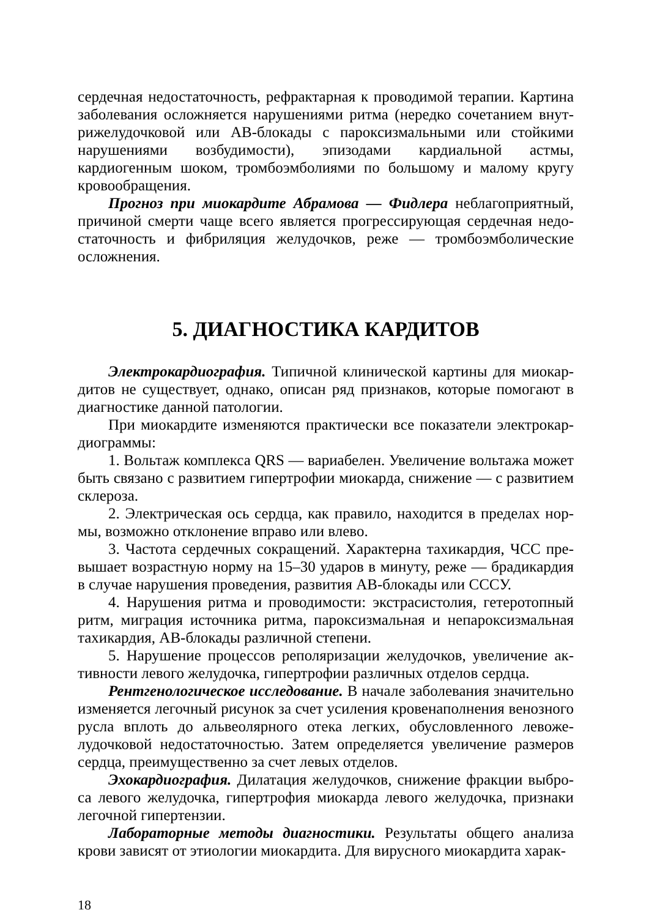сердечная недостаточность, рефрактарная к проводимой терапии. Картина заболевания осложняется нарушениями ритма (нередко сочетанием внут­рижелудочковой или АВ-блокады с пароксизмальными или стойкими нарушениями возбудимости), эпизодами кардиальной астмы, кардиогенным шоком, тромбоэмболиями по большому и малому кругу кровообращения.
Прогноз при миокардите Абрамова — Фидлера неблагоприятный, причиной смерти чаще всего является прогрессирующая сердечная недо­статочность и фибриляция желудочков, реже — тромбоэмболические осложнения.
5. ДИАГНОСТИКА КАРДИТОВ
Электрокардиография. Типичной клинической картины для миокар­дитов не существует, однако, описан ряд признаков, которые помогают в диагностике данной патологии.
При миокардите изменяются практически все показатели электрокар­диограммы:
1. Вольтаж комплекса QRS — вариабелен. Увеличение вольтажа мо­жет быть связано с развитием гипертрофии миокарда, снижение — с раз­витием склероза.
2. Электрическая ось сердца, как правило, находится в пределах нор­мы, возможно отклонение вправо или влево.
3. Частота сердечных сокращений. Характерна тахикардия, ЧСС пре­вышает возрастную норму на 15–30 ударов в минуту, реже — брадикардия в случае нарушения проведения, развития АВ-блокады или СССУ.
4. Нарушения ритма и проводимости: экстрасистолия, гетеротопный ритм, миграция источника ритма, пароксизмальная и непароксизмальная тахикардия, АВ-блокады различной степени.
5. Нарушение процессов реполяризации желудочков, увеличение ак­тивности левого желудочка, гипертрофии различных отделов сердца.
Рентгенологическое исследование. В начале заболевания значитель­но изменяется легочный рисунок за счет усиления кровенаполнения веноз­ного русла вплоть до альвеолярного отека легких, обусловленного левоже­лудочковой недостаточностью. Затем определяется увеличение размеров сердца, преимущественно за счет левых отделов.
Эхокардиография. Дилатация желудочков, снижение фракции выбро­са левого желудочка, гипертрофия миокарда левого желудочка, признаки легочной гипертензии.
Лабораторные методы диагностики. Результаты общего анализа крови зависят от этиологии миокардита. Для вирусного миокардита харак-
18